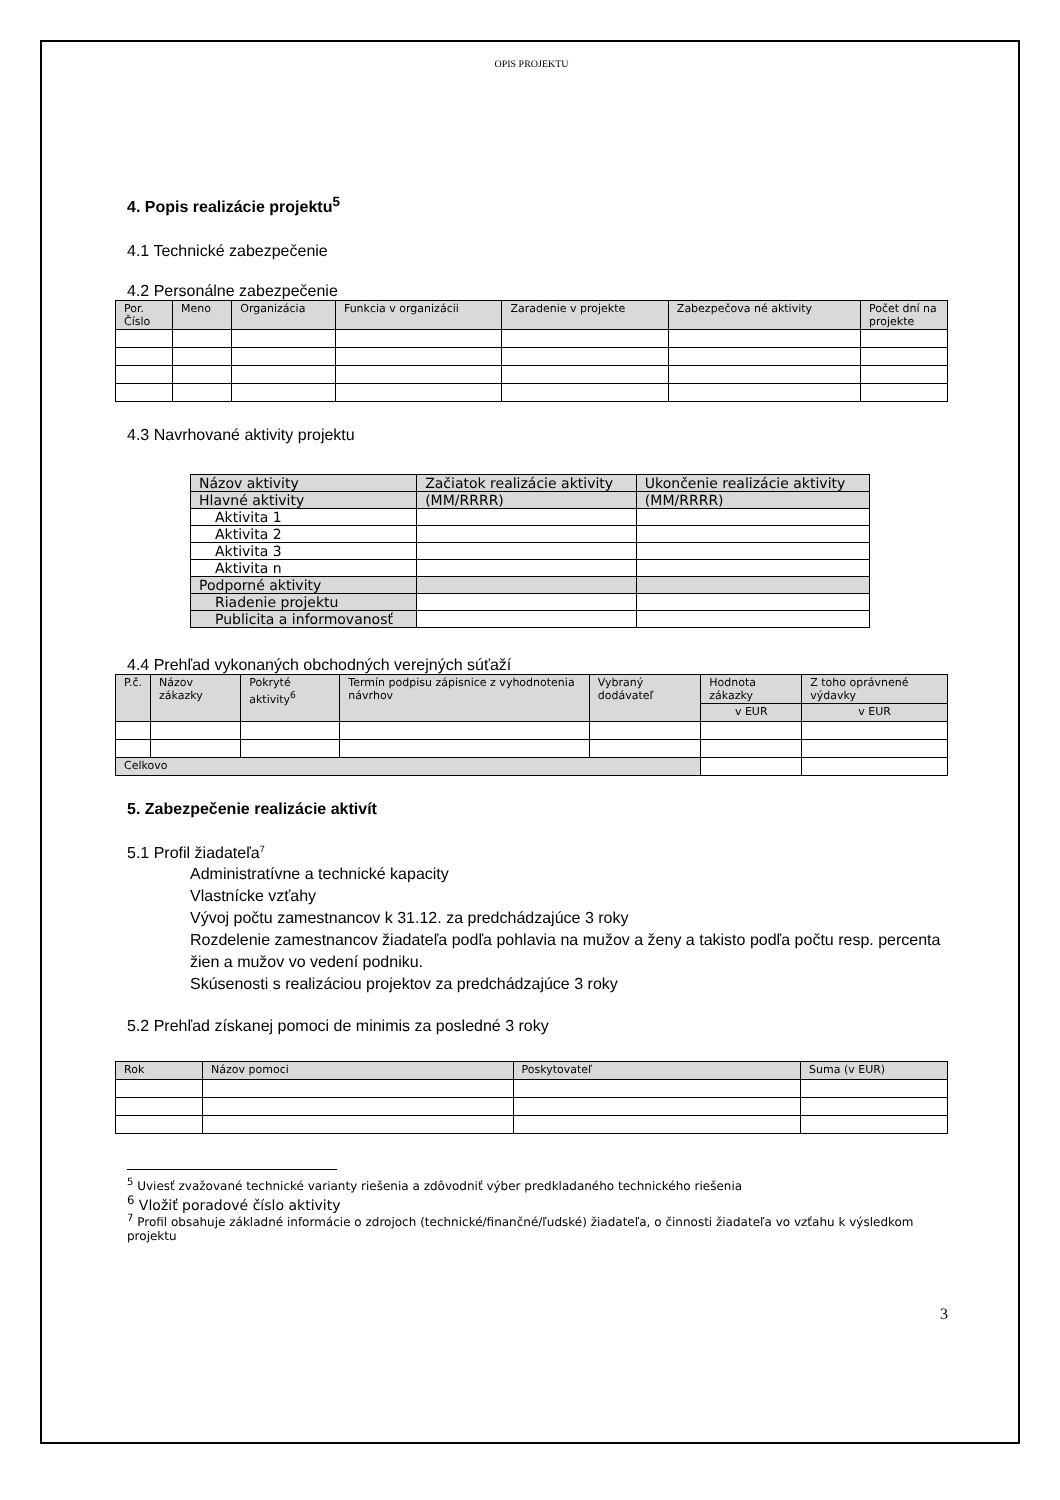OPIS PROJEKTU
4. Popis realizácie projektu<sup>5</sup>
4.1 Technické zabezpečenie
4.2 Personálne zabezpečenie
| Por. Číslo | Meno | Organizácia | Funkcia v organizácii | Zaradenie v projekte | Zabezpečova né aktivity | Počet dní na projekte |
| --- | --- | --- | --- | --- | --- | --- |
4.3 Navrhované aktivity projektu
| Názov aktivity | Začiatok realizácie aktivity | Ukončenie realizácie aktivity |
| --- | --- | --- |
| Hlavné aktivity | (MM/RRRR) | (MM/RRRR) |
| Aktivita 1 | | |
| Aktivita 2 | | |
| Aktivita 3 | | |
| Aktivita n | | |
| Podporné aktivity | | |
| Riadenie projektu | | |
| Publicita a informovanosť | | |
4.4 Prehľad vykonaných obchodných verejných súťaží
| P.č. | Názov zákazky | Pokryté aktivity<sup>6</sup> | Termín podpisu zápisnice z vyhodnotenia návrhov | Vybraný dodávateľ | Hodnota zákazky | Z toho oprávnené výdavky |
| --- | --- | --- | --- | --- | --- | --- |
| | | | | | v EUR | v EUR |
| Celkovo | | | | | | |
5. Zabezpečenie realizácie aktivít
5.1 Profil žiadateľa<sup>7</sup>
Administratívne a technické kapacity
Vlastnícke vzťahy
Vývoj počtu zamestnancov k 31.12. za predchádzajúce 3 roky
Rozdelenie zamestnancov žiadateľa podľa pohlavia na mužov a ženy a takisto podľa počtu resp. percenta žien a mužov vo vedení podniku.
Skúsenosti s realizáciou projektov za predchádzajúce 3 roky
5.2 Prehľad získanej pomoci de minimis za posledné 3 roky
| Rok | Názov pomoci | Poskytovateľ | Suma (v EUR) |
| --- | --- | --- | --- |
<sup>5</sup> Uviesť zvažované technické varianty riešenia a zdôvodniť výber predkladaného technického riešenia
<sup>6</sup> Vložiť poradové číslo aktivity
<sup>7</sup> Profil obsahuje základné informácie o zdrojoch (technické/finančné/ľudské) žiadateľa, o činnosti žiadateľa vo vzťahu k výsledkom projektu
3